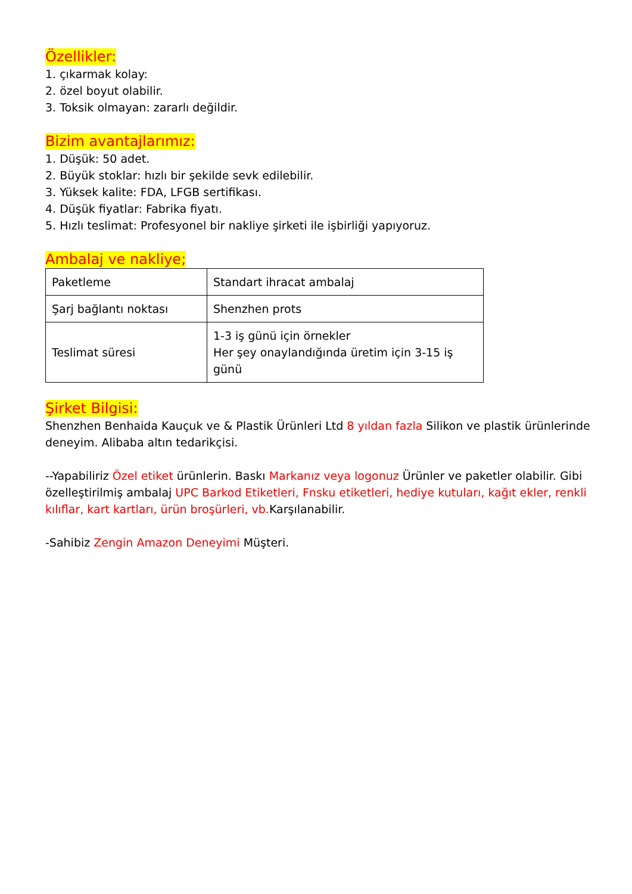Özellikler:
1. çıkarmak kolay:
2. özel boyut olabilir.
3. Toksik olmayan: zararlı değildir.
Bizim avantajlarımız:
1. Düşük: 50 adet.
2. Büyük stoklar: hızlı bir şekilde sevk edilebilir.
3. Yüksek kalite: FDA, LFGB sertifikası.
4. Düşük fiyatlar: Fabrika fiyatı.
5. Hızlı teslimat: Profesyonel bir nakliye şirketi ile işbirliği yapıyoruz.
Ambalaj ve nakliye;
| Paketleme | Standart ihracat ambalaj |
| Şarj bağlantı noktası | Shenzhen prots |
| Teslimat süresi | 1-3 iş günü için örnekler Her şey onaylandığında üretim için 3-15 iş günü |
Şirket Bilgisi:
Shenzhen Benhaida Kauçuk ve & Plastik Ürünleri Ltd 8 yıldan fazla Silikon ve plastik ürünlerinde deneyim. Alibaba altın tedarikçisi.
--Yapabiliriz Özel etiket ürünlerin. Baskı Markanız veya logonuz Ürünler ve paketler olabilir. Gibi özelleştirilmiş ambalaj UPC Barkod Etiketleri, Fnsku etiketleri, hediye kutuları, kağıt ekler, renkli kılıflar, kart kartları, ürün broşürleri, vb. Karşılanabilir.
-Sahibiz Zengin Amazon Deneyimi Müşteri.